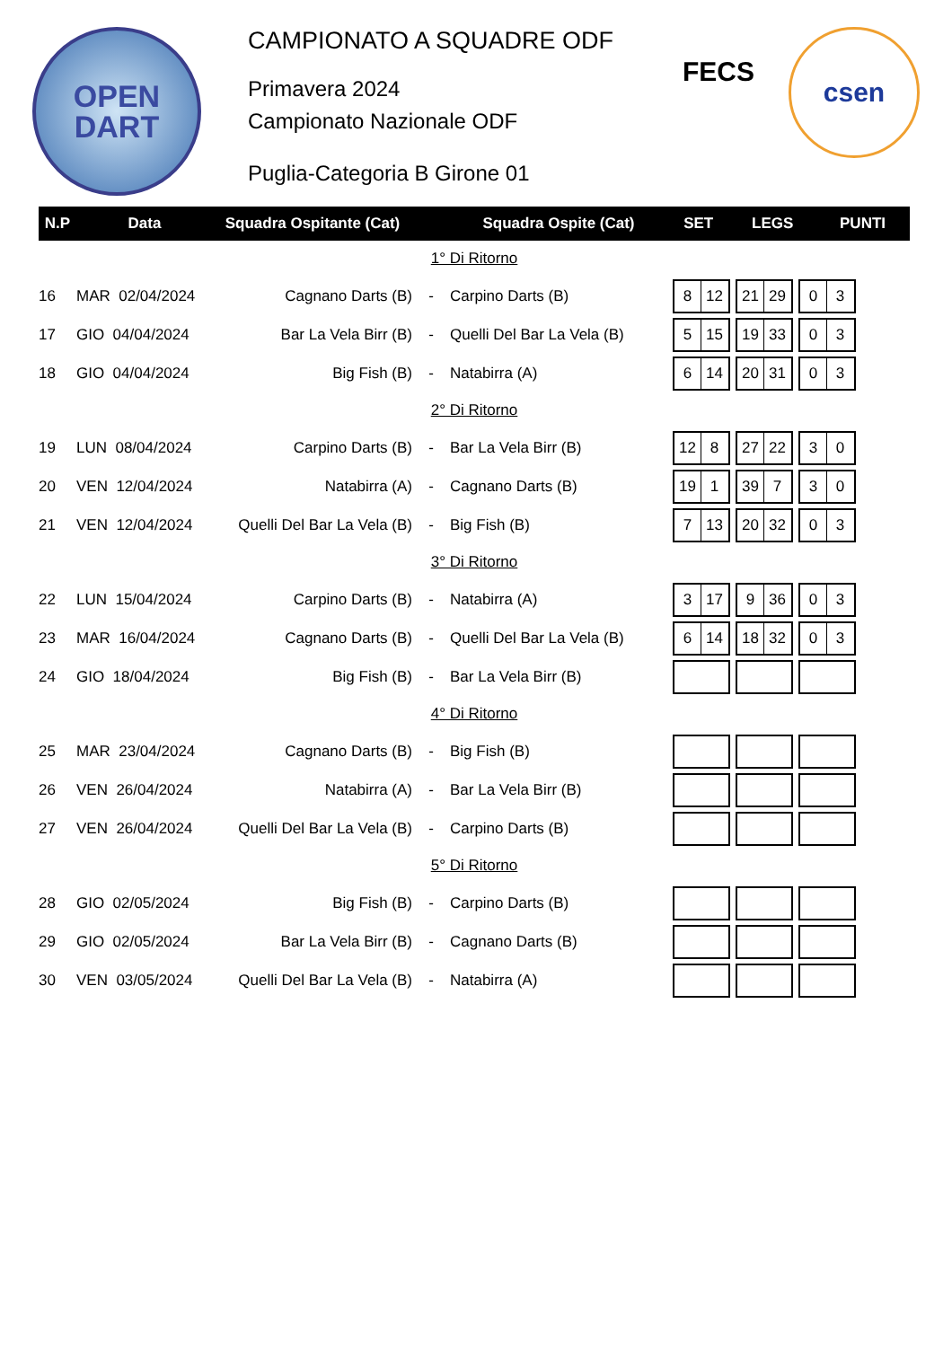OPEN
DART
CAMPIONATO A SQUADRE ODF
Primavera 2024
Campionato Nazionale ODF
Puglia-Categoria B Girone 01
FECS
csen
| N.P | Data | Squadra Ospitante (Cat) | | Squadra Ospite (Cat) | SET | LEGS | PUNTI |
| --- | --- | --- | --- | --- | --- | --- | --- |
| 1° Di Ritorno | | | | | | | |
| 16 | MAR 02/04/2024 | Cagnano Darts (B) | - | Carpino Darts (B) | 8 12 21 29 0 3 | | |
| 17 | GIO 04/04/2024 | Bar La Vela Birr (B) | - | Quelli Del Bar La Vela (B) | 5 15 19 33 0 3 | | |
| 18 | GIO 04/04/2024 | Big Fish (B) | - | Natabirra (A) | 6 14 20 31 0 3 | | |
| 2° Di Ritorno | | | | | | | |
| 19 | LUN 08/04/2024 | Carpino Darts (B) | - | Bar La Vela Birr (B) | 12 8 27 22 3 0 | | |
| 20 | VEN 12/04/2024 | Natabirra (A) | - | Cagnano Darts (B) | 19 1 39 7 3 0 | | |
| 21 | VEN 12/04/2024 | Quelli Del Bar La Vela (B) | - | Big Fish (B) | 7 13 20 32 0 3 | | |
| 3° Di Ritorno | | | | | | | |
| 22 | LUN 15/04/2024 | Carpino Darts (B) | - | Natabirra (A) | 3 17 9 36 0 3 | | |
| 23 | MAR 16/04/2024 | Cagnano Darts (B) | - | Quelli Del Bar La Vela (B) | 6 14 18 32 0 3 | | |
| 24 | GIO 18/04/2024 | Big Fish (B) | - | Bar La Vela Birr (B) | | | |
| 4° Di Ritorno | | | | | | | |
| 25 | MAR 23/04/2024 | Cagnano Darts (B) | - | Big Fish (B) | | | |
| 26 | VEN 26/04/2024 | Natabirra (A) | - | Bar La Vela Birr (B) | | | |
| 27 | VEN 26/04/2024 | Quelli Del Bar La Vela (B) | - | Carpino Darts (B) | | | |
| 5° Di Ritorno | | | | | | | |
| 28 | GIO 02/05/2024 | Big Fish (B) | - | Carpino Darts (B) | | | |
| 29 | GIO 02/05/2024 | Bar La Vela Birr (B) | - | Cagnano Darts (B) | | | |
| 30 | VEN 03/05/2024 | Quelli Del Bar La Vela (B) | - | Natabirra (A) | | | |